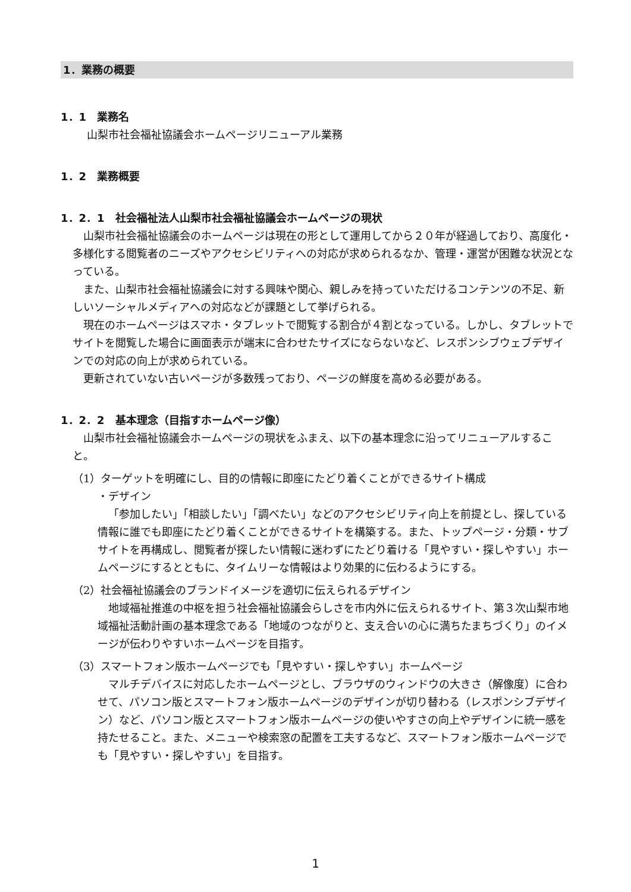1．業務の概要
1．1　業務名
山梨市社会福祉協議会ホームページリニューアル業務
1．2　業務概要
1．2．1　社会福祉法人山梨市社会福祉協議会ホームページの現状
山梨市社会福祉協議会のホームページは現在の形として運用してから２０年が経過しており、高度化・多様化する閲覧者のニーズやアクセシビリティへの対応が求められるなか、管理・運営が困難な状況となっている。
また、山梨市社会福祉協議会に対する興味や関心、親しみを持っていただけるコンテンツの不足、新しいソーシャルメディアへの対応などが課題として挙げられる。
現在のホームページはスマホ・タブレットで閲覧する割合が４割となっている。しかし、タブレットでサイトを閲覧した場合に画面表示が端末に合わせたサイズにならないなど、レスポンシブウェブデザインでの対応の向上が求められている。
更新されていない古いページが多数残っており、ページの鮮度を高める必要がある。
1．2．2　基本理念（目指すホームページ像）
山梨市社会福祉協議会ホームページの現状をふまえ、以下の基本理念に沿ってリニューアルすること。
（1）ターゲットを明確にし、目的の情報に即座にたどり着くことができるサイト構成
・デザイン
「参加したい」「相談したい」「調べたい」などのアクセシビリティ向上を前提とし、探している情報に誰でも即座にたどり着くことができるサイトを構築する。また、トップページ・分類・サブサイトを再構成し、閲覧者が探したい情報に迷わずにたどり着ける「見やすい・探しやすい」ホームページにするとともに、タイムリーな情報はより効果的に伝わるようにする。
（2）社会福祉協議会のブランドイメージを適切に伝えられるデザイン
地域福祉推進の中枢を担う社会福祉協議会らしさを市内外に伝えられるサイト、第３次山梨市地域福祉活動計画の基本理念である「地域のつながりと、支え合いの心に満ちたまちづくり」のイメージが伝わりやすいホームページを目指す。
（3）スマートフォン版ホームページでも「見やすい・探しやすい」ホームページ
マルチデバイスに対応したホームページとし、ブラウザのウィンドウの大きさ（解像度）に合わせて、パソコン版とスマートフォン版ホームページのデザインが切り替わる（レスポンシブデザイン）など、パソコン版とスマートフォン版ホームページの使いやすさの向上やデザインに統一感を持たせること。また、メニューや検索窓の配置を工夫するなど、スマートフォン版ホームページでも「見やすい・探しやすい」を目指す。
1